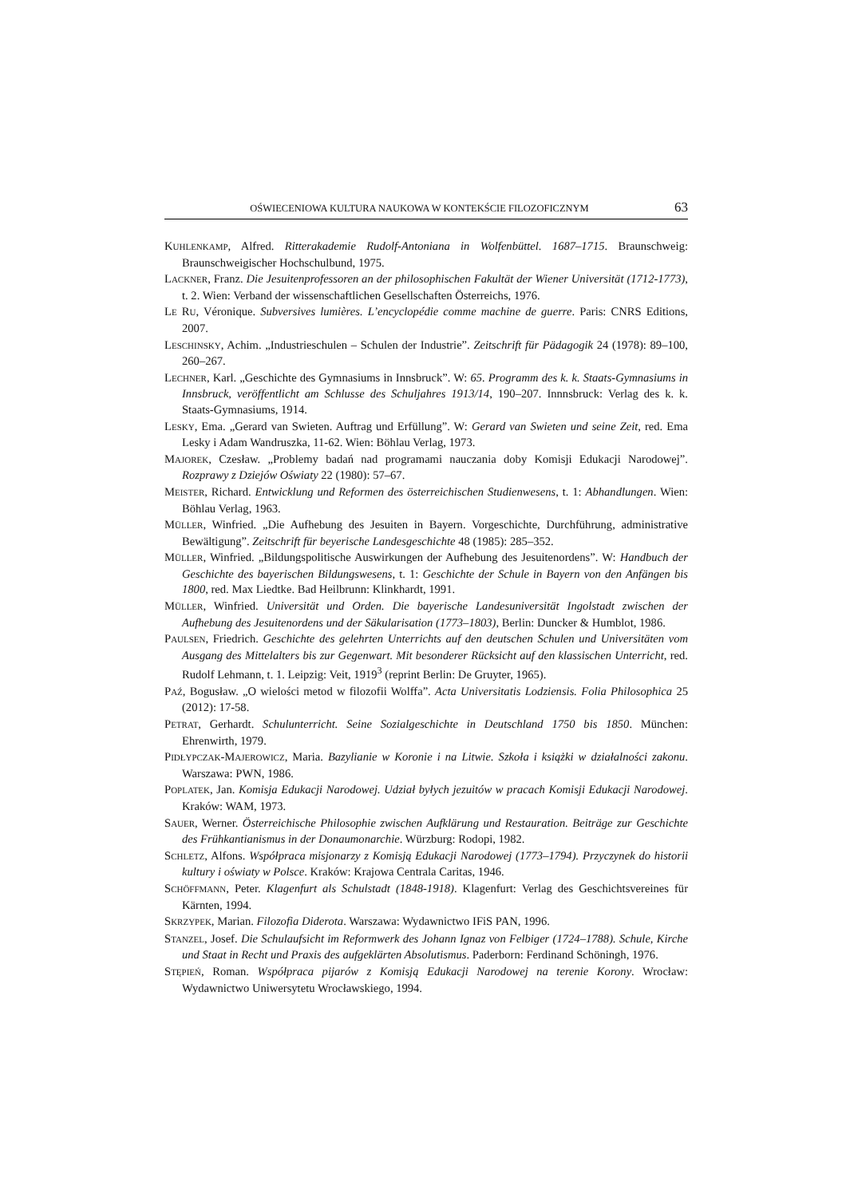OŚWIECENIOWA KULTURA NAUKOWA W KONTEKŚCIE FILOZOFICZNYM 63
KUHLENKAMP, Alfred. Ritterakademie Rudolf-Antoniana in Wolfenbüttel. 1687–1715. Braunschweig: Braunschweigischer Hochschulbund, 1975.
LACKNER, Franz. Die Jesuitenprofessoren an der philosophischen Fakultät der Wiener Universität (1712-1773), t. 2. Wien: Verband der wissenschaftlichen Gesellschaften Österreichs, 1976.
LE RU, Véronique. Subversives lumières. L’encyclopédie comme machine de guerre. Paris: CNRS Editions, 2007.
LESCHINSKY, Achim. „Industrieschulen – Schulen der Industrie”. Zeitschrift für Pädagogik 24 (1978): 89–100, 260–267.
LECHNER, Karl. „Geschichte des Gymnasiums in Innsbruck”. W: 65. Programm des k. k. Staats-Gymnasiums in Innsbruck, veröffentlicht am Schlusse des Schuljahres 1913/14, 190–207. Innnsbruck: Verlag des k. k. Staats-Gymnasiums, 1914.
LESKY, Ema. „Gerard van Swieten. Auftrag und Erfüllung”. W: Gerard van Swieten und seine Zeit, red. Ema Lesky i Adam Wandruszka, 11-62. Wien: Böhlau Verlag, 1973.
MAJOREK, Czesław. „Problemy badań nad programami nauczania doby Komisji Edukacji Narodowej”. Rozprawy z Dziejów Oświaty 22 (1980): 57–67.
MEISTER, Richard. Entwicklung und Reformen des österreichischen Studienwesens, t. 1: Abhandlungen. Wien: Böhlau Verlag, 1963.
MÜLLER, Winfried. „Die Aufhebung des Jesuiten in Bayern. Vorgeschichte, Durchführung, administrative Bewältigung”. Zeitschrift für beyerische Landesgeschichte 48 (1985): 285–352.
MÜLLER, Winfried. „Bildungspolitische Auswirkungen der Aufhebung des Jesuitenordens”. W: Handbuch der Geschichte des bayerischen Bildungswesens, t. 1: Geschichte der Schule in Bayern von den Anfängen bis 1800, red. Max Liedtke. Bad Heilbrunn: Klinkhardt, 1991.
MÜLLER, Winfried. Universität und Orden. Die bayerische Landesuniversität Ingolstadt zwischen der Aufhebung des Jesuitenordens und der Säkularisation (1773–1803), Berlin: Duncker & Humblot, 1986.
PAULSEN, Friedrich. Geschichte des gelehrten Unterrichts auf den deutschen Schulen und Universitäten vom Ausgang des Mittelalters bis zur Gegenwart. Mit besonderer Rücksicht auf den klassischen Unterricht, red. Rudolf Lehmann, t. 1. Leipzig: Veit, 1919<sup>3</sup> (reprint Berlin: De Gruyter, 1965).
PAŹ, Bogusław. „O wielości metod w filozofii Wolffa”. Acta Universitatis Lodziensis. Folia Philosophica 25 (2012): 17-58.
PETRAT, Gerhardt. Schulunterricht. Seine Sozialgeschichte in Deutschland 1750 bis 1850. München: Ehrenwirth, 1979.
PIDŁYPCZAK-MAJEROWICZ, Maria. Bazylianie w Koronie i na Litwie. Szkoła i książki w działalności zakonu. Warszawa: PWN, 1986.
POPLATEK, Jan. Komisja Edukacji Narodowej. Udział byłych jezuitów w pracach Komisji Edukacji Narodowej. Kraków: WAM, 1973.
SAUER, Werner. Österreichische Philosophie zwischen Aufklärung und Restauration. Beiträge zur Geschichte des Frühkantianismus in der Donaumonarchie. Würzburg: Rodopi, 1982.
SCHLETZ, Alfons. Współpraca misjonarzy z Komisją Edukacji Narodowej (1773–1794). Przyczynek do historii kultury i oświaty w Polsce. Kraków: Krajowa Centrala Caritas, 1946.
SCHÖFFMANN, Peter. Klagenfurt als Schulstadt (1848-1918). Klagenfurt: Verlag des Geschichtsvereines für Kärnten, 1994.
SKRZYPEK, Marian. Filozofia Diderota. Warszawa: Wydawnictwo IFiS PAN, 1996.
STANZEL, Josef. Die Schulaufsicht im Reformwerk des Johann Ignaz von Felbiger (1724–1788). Schule, Kirche und Staat in Recht und Praxis des aufgeklärten Absolutismus. Paderborn: Ferdinand Schöningh, 1976.
STĘPIEŃ, Roman. Współpraca pijarów z Komisją Edukacji Narodowej na terenie Korony. Wrocław: Wydawnictwo Uniwersytetu Wrocławskiego, 1994.